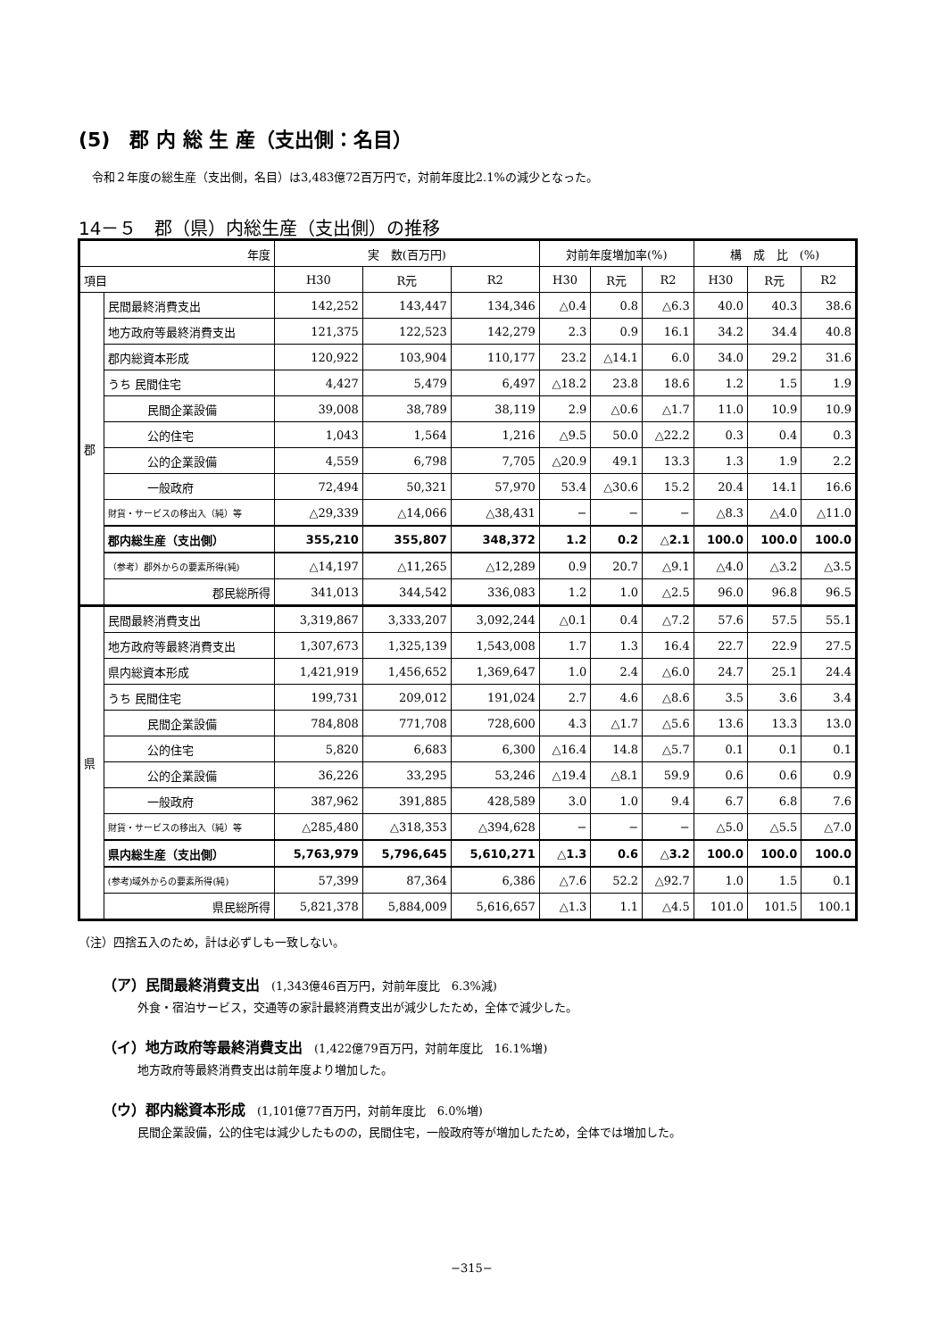(5)　郡 内 総 生 産（支出側：名目）
令和２年度の総生産（支出側，名目）は3,483億72百万円で，対前年度比2.1%の減少となった。
14－５　郡（県）内総生産（支出側）の推移
| 年度 | | 実 数(百万円) | | | 対前年度増加率(%) | | | 構 成 比 (%) | | |
| --- | --- | --- | --- | --- | --- | --- | --- | --- | --- | --- |
| 項目 | | H30 | R元 | R2 | H30 | R元 | R2 | H30 | R元 | R2 |
| 郡 | 民間最終消費支出 | 142,252 | 143,447 | 134,346 | △0.4 | 0.8 | △6.3 | 40.0 | 40.3 | 38.6 |
| | 地方政府等最終消費支出 | 121,375 | 122,523 | 142,279 | 2.3 | 0.9 | 16.1 | 34.2 | 34.4 | 40.8 |
| | 郡内総資本形成 | 120,922 | 103,904 | 110,177 | 23.2 | △14.1 | 6.0 | 34.0 | 29.2 | 31.6 |
| | うち 民間住宅 | 4,427 | 5,479 | 6,497 | △18.2 | 23.8 | 18.6 | 1.2 | 1.5 | 1.9 |
| | 民間企業設備 | 39,008 | 38,789 | 38,119 | 2.9 | △0.6 | △1.7 | 11.0 | 10.9 | 10.9 |
| | 公的住宅 | 1,043 | 1,564 | 1,216 | △9.5 | 50.0 | △22.2 | 0.3 | 0.4 | 0.3 |
| | 公的企業設備 | 4,559 | 6,798 | 7,705 | △20.9 | 49.1 | 13.3 | 1.3 | 1.9 | 2.2 |
| | 一般政府 | 72,494 | 50,321 | 57,970 | 53.4 | △30.6 | 15.2 | 20.4 | 14.1 | 16.6 |
| | 財貨・サービスの移出入（純）等 | △29,339 | △14,066 | △38,431 | − | − | − | △8.3 | △4.0 | △11.0 |
| | 郡内総生産（支出側） | 355,210 | 355,807 | 348,372 | 1.2 | 0.2 | △2.1 | 100.0 | 100.0 | 100.0 |
| | （参考）郡外からの要素所得(純) | △14,197 | △11,265 | △12,289 | 0.9 | 20.7 | △9.1 | △4.0 | △3.2 | △3.5 |
| | 郡民総所得 | 341,013 | 344,542 | 336,083 | 1.2 | 1.0 | △2.5 | 96.0 | 96.8 | 96.5 |
| 県 | 民間最終消費支出 | 3,319,867 | 3,333,207 | 3,092,244 | △0.1 | 0.4 | △7.2 | 57.6 | 57.5 | 55.1 |
| | 地方政府等最終消費支出 | 1,307,673 | 1,325,139 | 1,543,008 | 1.7 | 1.3 | 16.4 | 22.7 | 22.9 | 27.5 |
| | 県内総資本形成 | 1,421,919 | 1,456,652 | 1,369,647 | 1.0 | 2.4 | △6.0 | 24.7 | 25.1 | 24.4 |
| | うち 民間住宅 | 199,731 | 209,012 | 191,024 | 2.7 | 4.6 | △8.6 | 3.5 | 3.6 | 3.4 |
| | 民間企業設備 | 784,808 | 771,708 | 728,600 | 4.3 | △1.7 | △5.6 | 13.6 | 13.3 | 13.0 |
| | 公的住宅 | 5,820 | 6,683 | 6,300 | △16.4 | 14.8 | △5.7 | 0.1 | 0.1 | 0.1 |
| | 公的企業設備 | 36,226 | 33,295 | 53,246 | △19.4 | △8.1 | 59.9 | 0.6 | 0.6 | 0.9 |
| | 一般政府 | 387,962 | 391,885 | 428,589 | 3.0 | 1.0 | 9.4 | 6.7 | 6.8 | 7.6 |
| | 財貨・サービスの移出入（純）等 | △285,480 | △318,353 | △394,628 | − | − | − | △5.0 | △5.5 | △7.0 |
| | 県内総生産（支出側） | 5,763,979 | 5,796,645 | 5,610,271 | △1.3 | 0.6 | △3.2 | 100.0 | 100.0 | 100.0 |
| | (参考)域外からの要素所得(純) | 57,399 | 87,364 | 6,386 | △7.6 | 52.2 | △92.7 | 1.0 | 1.5 | 0.1 |
| | 県民総所得 | 5,821,378 | 5,884,009 | 5,616,657 | △1.3 | 1.1 | △4.5 | 101.0 | 101.5 | 100.1 |
（注）四捨五入のため，計は必ずしも一致しない。
（ア）民間最終消費支出　(1,343億46百万円，対前年度比　6.3%減)
　　　外食・宿泊サービス，交通等の家計最終消費支出が減少したため，全体で減少した。
（イ）地方政府等最終消費支出　(1,422億79百万円，対前年度比　16.1%増)
　　　地方政府等最終消費支出は前年度より増加した。
（ウ）郡内総資本形成　(1,101億77百万円，対前年度比　6.0%増)
　　　民間企業設備，公的住宅は減少したものの，民間住宅，一般政府等が増加したため，全体では増加した。
−315−